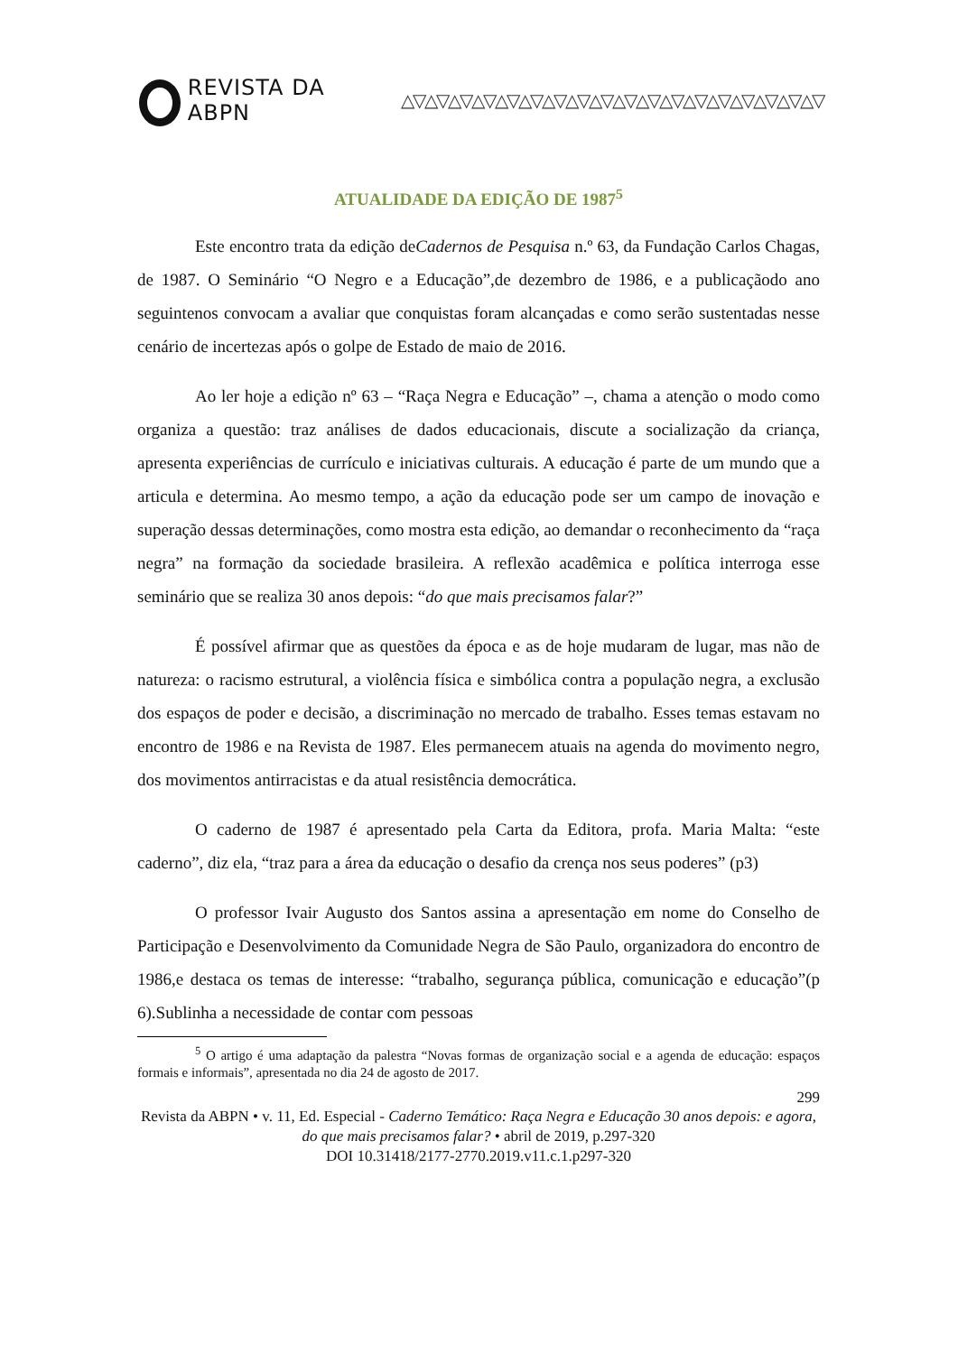REVISTA DA ABPN △▽△▽△▽△▽△▽△▽△▽△▽△▽△▽△▽△▽△▽△▽△▽△▽△▽△▽
ATUALIDADE DA EDIÇÃO DE 1987<sup>5</sup>
Este encontro trata da edição deCadernos de Pesquisa n.º 63, da Fundação Carlos Chagas, de 1987. O Seminário “O Negro e a Educação”,de dezembro de 1986, e a publicaçãodo ano seguintenos convocam a avaliar que conquistas foram alcançadas e como serão sustentadas nesse cenário de incertezas após o golpe de Estado de maio de 2016.
Ao ler hoje a edição nº 63 – “Raça Negra e Educação” –, chama a atenção o modo como organiza a questão: traz análises de dados educacionais, discute a socialização da criança, apresenta experiências de currículo e iniciativas culturais. A educação é parte de um mundo que a articula e determina. Ao mesmo tempo, a ação da educação pode ser um campo de inovação e superação dessas determinações, como mostra esta edição, ao demandar o reconhecimento da “raça negra” na formação da sociedade brasileira. A reflexão acadêmica e política interroga esse seminário que se realiza 30 anos depois: “do que mais precisamos falar?”
É possível afirmar que as questões da época e as de hoje mudaram de lugar, mas não de natureza: o racismo estrutural, a violência física e simbólica contra a população negra, a exclusão dos espaços de poder e decisão, a discriminação no mercado de trabalho. Esses temas estavam no encontro de 1986 e na Revista de 1987. Eles permanecem atuais na agenda do movimento negro, dos movimentos antirracistas e da atual resistência democrática.
O caderno de 1987 é apresentado pela Carta da Editora, profa. Maria Malta: “este caderno”, diz ela, “traz para a área da educação o desafio da crença nos seus poderes” (p3)
O professor Ivair Augusto dos Santos assina a apresentação em nome do Conselho de Participação e Desenvolvimento da Comunidade Negra de São Paulo, organizadora do encontro de 1986,e destaca os temas de interesse: “trabalho, segurança pública, comunicação e educação”(p 6).Sublinha a necessidade de contar com pessoas
<sup>5</sup> O artigo é uma adaptação da palestra “Novas formas de organização social e a agenda de educação: espaços formais e informais”, apresentada no dia 24 de agosto de 2017.
299
Revista da ABPN • v. 11, Ed. Especial - Caderno Temático: Raça Negra e Educação 30 anos depois: e agora, do que mais precisamos falar? • abril de 2019, p.297-320
DOI 10.31418/2177-2770.2019.v11.c.1.p297-320